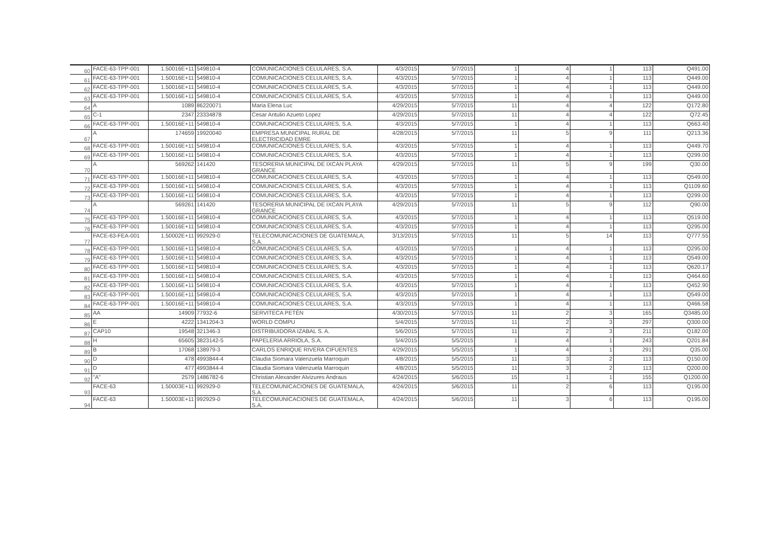| 60 | FACE-63-TPP-001 | 1.50016E+11 | 549810-4 | COMUNICACIONES CELULARES, S.A. | 4/3/2015 | 5/7/2015 | 1 | 4 | 1 | 113 | Q491.00 |
| 61 | FACE-63-TPP-001 | 1.50016E+11 | 549810-4 | COMUNICACIONES CELULARES, S.A. | 4/3/2015 | 5/7/2015 | 1 | 4 | 1 | 113 | Q449.00 |
| 62 | FACE-63-TPP-001 | 1.50016E+11 | 549810-4 | COMUNICACIONES CELULARES, S.A. | 4/3/2015 | 5/7/2015 | 1 | 4 | 1 | 113 | Q449.00 |
| 63 | FACE-63-TPP-001 | 1.50016E+11 | 549810-4 | COMUNICACIONES CELULARES, S.A. | 4/3/2015 | 5/7/2015 | 1 | 4 | 1 | 113 | Q449.00 |
| 64 | A | 1089 | 86220071 | Maria Elena Luc | 4/29/2015 | 5/7/2015 | 11 | 4 | 4 | 122 | Q172.80 |
| 65 | C-1 | 2347 | 23334878 | Cesar Antulio Azueto Lopez | 4/29/2015 | 5/7/2015 | 11 | 4 | 4 | 122 | Q72.45 |
| 66 | FACE-63-TPP-001 | 1.50016E+11 | 549810-4 | COMUNICACIONES CELULARES, S.A. | 4/3/2015 | 5/7/2015 | 1 | 4 | 1 | 113 | Q663.40 |
| 67 | A | 174659 | 19920040 | EMPRESA MUNICIPAL RURAL DE ELECTRICIDAD EMRE | 4/28/2015 | 5/7/2015 | 11 | 5 | 9 | 111 | Q213.36 |
| 68 | FACE-63-TPP-001 | 1.50016E+11 | 549810-4 | COMUNICACIONES CELULARES, S.A. | 4/3/2015 | 5/7/2015 | 1 | 4 | 1 | 113 | Q449.70 |
| 69 | FACE-63-TPP-001 | 1.50016E+11 | 549810-4 | COMUNICACIONES CELULARES, S.A. | 4/3/2015 | 5/7/2015 | 1 | 4 | 1 | 113 | Q299.00 |
| 70 | A | 569262 | 141420 | TESORERIA MUNICIPAL DE IXCAN PLAYA GRANCE | 4/29/2015 | 5/7/2015 | 11 | 5 | 9 | 199 | Q30.00 |
| 71 | FACE-63-TPP-001 | 1.50016E+11 | 549810-4 | COMUNICACIONES CELULARES, S.A. | 4/3/2015 | 5/7/2015 | 1 | 4 | 1 | 113 | Q549.00 |
| 72 | FACE-63-TPP-001 | 1.50016E+11 | 549810-4 | COMUNICACIONES CELULARES, S.A. | 4/3/2015 | 5/7/2015 | 1 | 4 | 1 | 113 | Q1109.60 |
| 73 | FACE-63-TPP-001 | 1.50016E+11 | 549810-4 | COMUNICACIONES CELULARES, S.A. | 4/3/2015 | 5/7/2015 | 1 | 4 | 1 | 113 | Q299.00 |
| 74 | A | 569261 | 141420 | TESORERIA MUNICIPAL DE IXCAN PLAYA GRANCE | 4/29/2015 | 5/7/2015 | 11 | 5 | 9 | 112 | Q90.00 |
| 75 | FACE-63-TPP-001 | 1.50016E+11 | 549810-4 | COMUNICACIONES CELULARES, S.A. | 4/3/2015 | 5/7/2015 | 1 | 4 | 1 | 113 | Q519.00 |
| 76 | FACE-63-TPP-001 | 1.50016E+11 | 549810-4 | COMUNICACIONES CELULARES, S.A. | 4/3/2015 | 5/7/2015 | 1 | 4 | 1 | 113 | Q295.00 |
| 77 | FACE-63-FEA-001 | 1.50002E+11 | 992929-0 | TELECOMUNICACIONES DE GUATEMALA, S.A. | 3/13/2015 | 5/7/2015 | 11 | 5 | 14 | 113 | Q777.55 |
| 78 | FACE-63-TPP-001 | 1.50016E+11 | 549810-4 | COMUNICACIONES CELULARES, S.A. | 4/3/2015 | 5/7/2015 | 1 | 4 | 1 | 113 | Q295.00 |
| 79 | FACE-63-TPP-001 | 1.50016E+11 | 549810-4 | COMUNICACIONES CELULARES, S.A. | 4/3/2015 | 5/7/2015 | 1 | 4 | 1 | 113 | Q549.00 |
| 80 | FACE-63-TPP-001 | 1.50016E+11 | 549810-4 | COMUNICACIONES CELULARES, S.A. | 4/3/2015 | 5/7/2015 | 1 | 4 | 1 | 113 | Q620.17 |
| 81 | FACE-63-TPP-001 | 1.50016E+11 | 549810-4 | COMUNICACIONES CELULARES, S.A. | 4/3/2015 | 5/7/2015 | 1 | 4 | 1 | 113 | Q464.60 |
| 82 | FACE-63-TPP-001 | 1.50016E+11 | 549810-4 | COMUNICACIONES CELULARES, S.A. | 4/3/2015 | 5/7/2015 | 1 | 4 | 1 | 113 | Q452.90 |
| 83 | FACE-63-TPP-001 | 1.50016E+11 | 549810-4 | COMUNICACIONES CELULARES, S.A. | 4/3/2015 | 5/7/2015 | 1 | 4 | 1 | 113 | Q549.00 |
| 84 | FACE-63-TPP-001 | 1.50016E+11 | 549810-4 | COMUNICACIONES CELULARES, S.A. | 4/3/2015 | 5/7/2015 | 1 | 4 | 1 | 113 | Q466.58 |
| 85 | AA | 14909 | 77932-6 | SERVITECA PETÉN | 4/30/2015 | 5/7/2015 | 11 | 2 | 3 | 165 | Q3485.00 |
| 86 | E | 4222 | 1341204-3 | WORLD COMPU | 5/4/2015 | 5/7/2015 | 11 | 2 | 3 | 297 | Q300.00 |
| 87 | CAP10 | 19548 | 321346-3 | DISTRIBUIDORA IZABAL S. A. | 5/6/2015 | 5/7/2015 | 11 | 2 | 3 | 211 | Q182.00 |
| 88 | H | 65605 | 3823142-5 | PAPELERIA ARRIOLA, S.A. | 5/4/2015 | 5/5/2015 | 1 | 4 | 1 | 243 | Q201.84 |
| 89 | B | 17068 | 138979-3 | CARLOS ENRIQUE RIVERA CIFUENTES | 4/29/2015 | 5/5/2015 | 1 | 4 | 1 | 291 | Q35.00 |
| 90 | D | 478 | 4993844-4 | Claudia Siomara Valenzuela Marroquin | 4/8/2015 | 5/5/2015 | 11 | 3 | 2 | 113 | Q150.00 |
| 91 | D | 477 | 4993844-4 | Claudia Siomara Valenzuela Marroquin | 4/8/2015 | 5/5/2015 | 11 | 3 | 2 | 113 | Q200.00 |
| 92 | "A" | 2579 | 1486782-6 | Christian Alexander Alvizures Andraus | 4/24/2015 | 5/6/2015 | 15 | 1 | 1 | 155 | Q1200.00 |
| 93 | FACE-63 | 1.50003E+11 | 992929-0 | TELECOMUNICACIONES DE GUATEMALA, S.A. | 4/24/2015 | 5/6/2015 | 11 | 2 | 6 | 113 | Q195.00 |
| 94 | FACE-63 | 1.50003E+11 | 992929-0 | TELECOMUNICACIONES DE GUATEMALA, S.A. | 4/24/2015 | 5/6/2015 | 11 | 3 | 6 | 113 | Q195.00 |